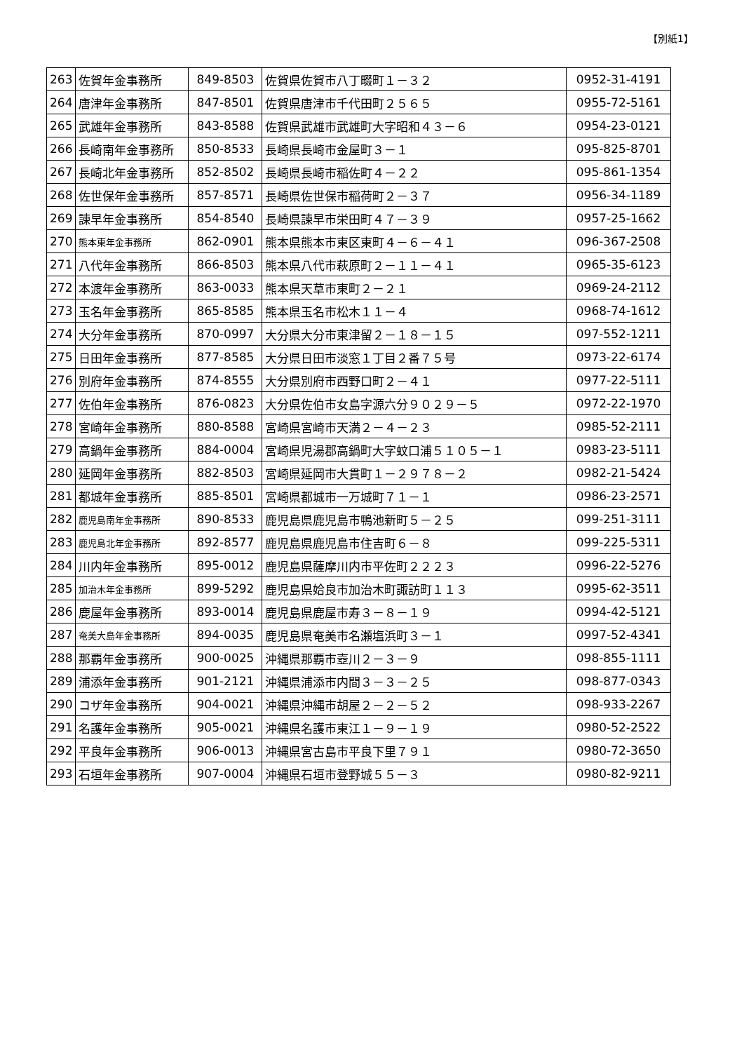【別紙1】
| 263 | 佐賀年金事務所 | 849-8503 | 佐賀県佐賀市八丁畷町１－３２ | 0952-31-4191 |
| 264 | 唐津年金事務所 | 847-8501 | 佐賀県唐津市千代田町２５６５ | 0955-72-5161 |
| 265 | 武雄年金事務所 | 843-8588 | 佐賀県武雄市武雄町大字昭和４３－６ | 0954-23-0121 |
| 266 | 長崎南年金事務所 | 850-8533 | 長崎県長崎市金屋町３－１ | 095-825-8701 |
| 267 | 長崎北年金事務所 | 852-8502 | 長崎県長崎市稲佐町４－２２ | 095-861-1354 |
| 268 | 佐世保年金事務所 | 857-8571 | 長崎県佐世保市稲荷町２－３７ | 0956-34-1189 |
| 269 | 諫早年金事務所 | 854-8540 | 長崎県諫早市栄田町４７－３９ | 0957-25-1662 |
| 270 | 熊本東年金事務所 | 862-0901 | 熊本県熊本市東区東町４－６－４１ | 096-367-2508 |
| 271 | 八代年金事務所 | 866-8503 | 熊本県八代市萩原町２－１１－４１ | 0965-35-6123 |
| 272 | 本渡年金事務所 | 863-0033 | 熊本県天草市東町２－２１ | 0969-24-2112 |
| 273 | 玉名年金事務所 | 865-8585 | 熊本県玉名市松木１１－４ | 0968-74-1612 |
| 274 | 大分年金事務所 | 870-0997 | 大分県大分市東津留２－１８－１５ | 097-552-1211 |
| 275 | 日田年金事務所 | 877-8585 | 大分県日田市淡窓１丁目２番７５号 | 0973-22-6174 |
| 276 | 別府年金事務所 | 874-8555 | 大分県別府市西野口町２－４１ | 0977-22-5111 |
| 277 | 佐伯年金事務所 | 876-0823 | 大分県佐伯市女島字源六分９０２９－５ | 0972-22-1970 |
| 278 | 宮崎年金事務所 | 880-8588 | 宮崎県宮崎市天満２－４－２３ | 0985-52-2111 |
| 279 | 高鍋年金事務所 | 884-0004 | 宮崎県児湯郡高鍋町大字蚊口浦５１０５－１ | 0983-23-5111 |
| 280 | 延岡年金事務所 | 882-8503 | 宮崎県延岡市大貫町１－２９７８－２ | 0982-21-5424 |
| 281 | 都城年金事務所 | 885-8501 | 宮崎県都城市一万城町７１－１ | 0986-23-2571 |
| 282 | 鹿児島南年金事務所 | 890-8533 | 鹿児島県鹿児島市鴨池新町５－２５ | 099-251-3111 |
| 283 | 鹿児島北年金事務所 | 892-8577 | 鹿児島県鹿児島市住吉町６－８ | 099-225-5311 |
| 284 | 川内年金事務所 | 895-0012 | 鹿児島県薩摩川内市平佐町２２２３ | 0996-22-5276 |
| 285 | 加治木年金事務所 | 899-5292 | 鹿児島県姶良市加治木町諏訪町１１３ | 0995-62-3511 |
| 286 | 鹿屋年金事務所 | 893-0014 | 鹿児島県鹿屋市寿３－８－１９ | 0994-42-5121 |
| 287 | 奄美大島年金事務所 | 894-0035 | 鹿児島県奄美市名瀬塩浜町３－１ | 0997-52-4341 |
| 288 | 那覇年金事務所 | 900-0025 | 沖縄県那覇市壺川２－３－９ | 098-855-1111 |
| 289 | 浦添年金事務所 | 901-2121 | 沖縄県浦添市内間３－３－２５ | 098-877-0343 |
| 290 | コザ年金事務所 | 904-0021 | 沖縄県沖縄市胡屋２－２－５２ | 098-933-2267 |
| 291 | 名護年金事務所 | 905-0021 | 沖縄県名護市東江１－９－１９ | 0980-52-2522 |
| 292 | 平良年金事務所 | 906-0013 | 沖縄県宮古島市平良下里７９１ | 0980-72-3650 |
| 293 | 石垣年金事務所 | 907-0004 | 沖縄県石垣市登野城５５－３ | 0980-82-9211 |